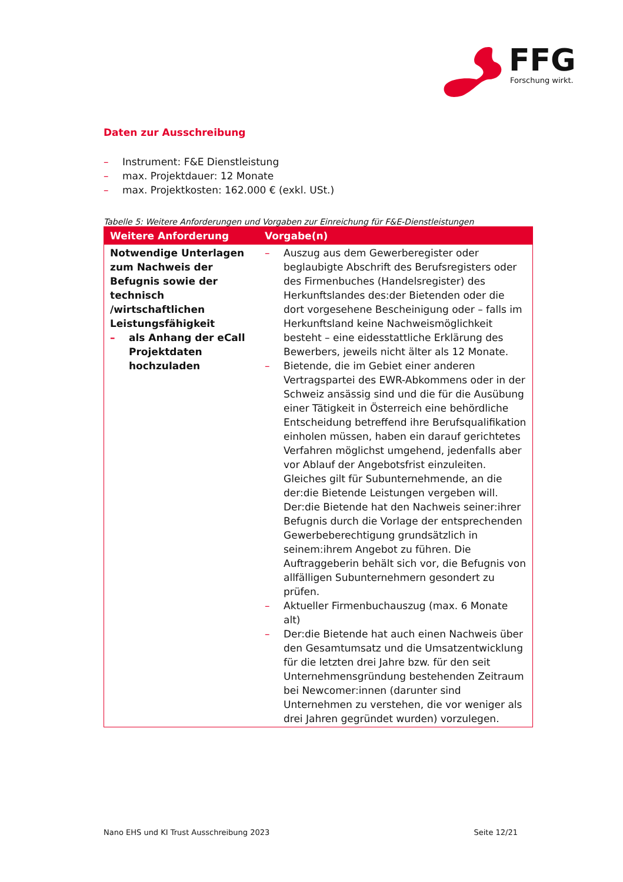FFG
Forschung wirkt.
Daten zur Ausschreibung
– Instrument: F&E Dienstleistung
– max. Projektdauer: 12 Monate
– max. Projektkosten: 162.000 € (exkl. USt.)
Tabelle 5: Weitere Anforderungen und Vorgaben zur Einreichung für F&E-Dienstleistungen
| Weitere Anforderung | Vorgabe(n) |
| --- | --- |
| Notwendige Unterlagen zum Nachweis der Befugnis sowie der technisch /wirtschaftlichen Leistungsfähigkeit – als Anhang der eCall Projektdaten hochzuladen | – Auszug aus dem Gewerberegister oder beglaubigte Abschrift des Berufsregisters oder des Firmenbuches (Handelsregister) des Herkunftslandes des:der Bietenden oder die dort vorgesehene Bescheinigung oder – falls im Herkunftsland keine Nachweismöglichkeit besteht – eine eidesstattliche Erklärung des Bewerbers, jeweils nicht älter als 12 Monate. – Bietende, die im Gebiet einer anderen Vertragspartei des EWR-Abkommens oder in der Schweiz ansässig sind und die für die Ausübung einer Tätigkeit in Österreich eine behördliche Entscheidung betreffend ihre Berufsqualifikation einholen müssen, haben ein darauf gerichtetes Verfahren möglichst umgehend, jedenfalls aber vor Ablauf der Angebotsfrist einzuleiten. Gleiches gilt für Subunternehmende, an die der:die Bietende Leistungen vergeben will. Der:die Bietende hat den Nachweis seiner:ihrer Befugnis durch die Vorlage der entsprechenden Gewerbeberechtigung grundsätzlich in seinem:ihrem Angebot zu führen. Die Auftraggeberin behält sich vor, die Befugnis von allfälligen Subunternehmern gesondert zu prüfen. – Aktueller Firmenbuchauszug (max. 6 Monate alt) – Der:die Bietende hat auch einen Nachweis über den Gesamtumsatz und die Umsatzentwicklung für die letzten drei Jahre bzw. für den seit Unternehmensgründung bestehenden Zeitraum bei Newcomer:innen (darunter sind Unternehmen zu verstehen, die vor weniger als drei Jahren gegründet wurden) vorzulegen. |
Nano EHS und KI Trust Ausschreibung 2023 Seite 12/21